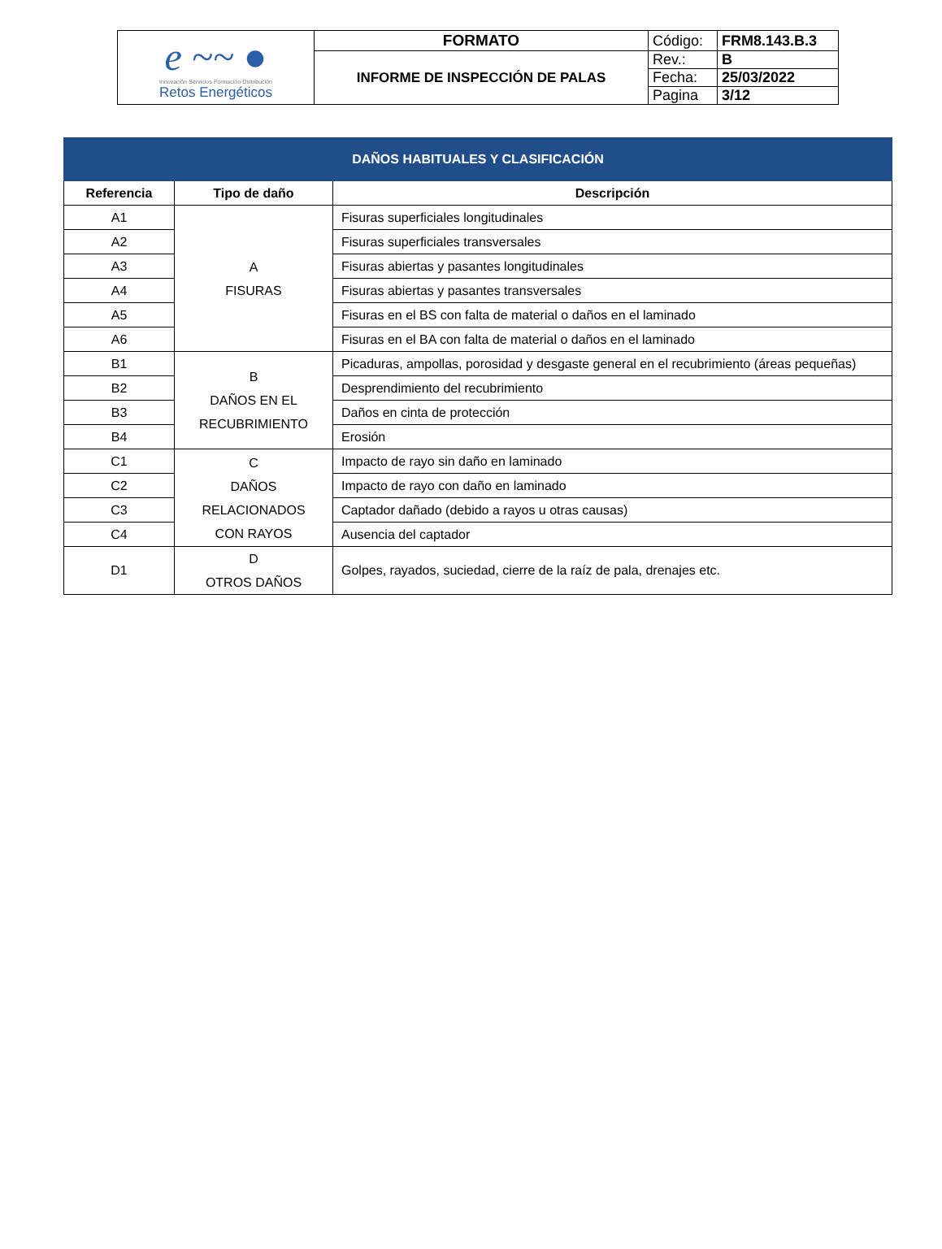| e ~~ ● Innovación·Servicios·Formación·Distribución Retos Energéticos | FORMATO | Código: | FRM8.143.B.3 |
| | INFORME DE INSPECCIÓN DE PALAS | Rev.: | B |
| | | Fecha: | 25/03/2022 |
| | | Pagina | 3/12 |
| DAÑOS HABITUALES Y CLASIFICACIÓN | | |
| --- | --- | --- |
| Referencia | Tipo de daño | Descripción |
| A1 | A FISURAS | Fisuras superficiales longitudinales |
| A2 | | Fisuras superficiales transversales |
| A3 | | Fisuras abiertas y pasantes longitudinales |
| A4 | | Fisuras abiertas y pasantes transversales |
| A5 | | Fisuras en el BS con falta de material o daños en el laminado |
| A6 | | Fisuras en el BA con falta de material o daños en el laminado |
| B1 | B DAÑOS EN EL RECUBRIMIENTO | Picaduras, ampollas, porosidad y desgaste general en el recubrimiento (áreas pequeñas) |
| B2 | | Desprendimiento del recubrimiento |
| B3 | | Daños en cinta de protección |
| B4 | | Erosión |
| C1 | C DAÑOS RELACIONADOS CON RAYOS | Impacto de rayo sin daño en laminado |
| C2 | | Impacto de rayo con daño en laminado |
| C3 | | Captador dañado (debido a rayos u otras causas) |
| C4 | | Ausencia del captador |
| D1 | D OTROS DAÑOS | Golpes, rayados, suciedad, cierre de la raíz de pala, drenajes etc. |